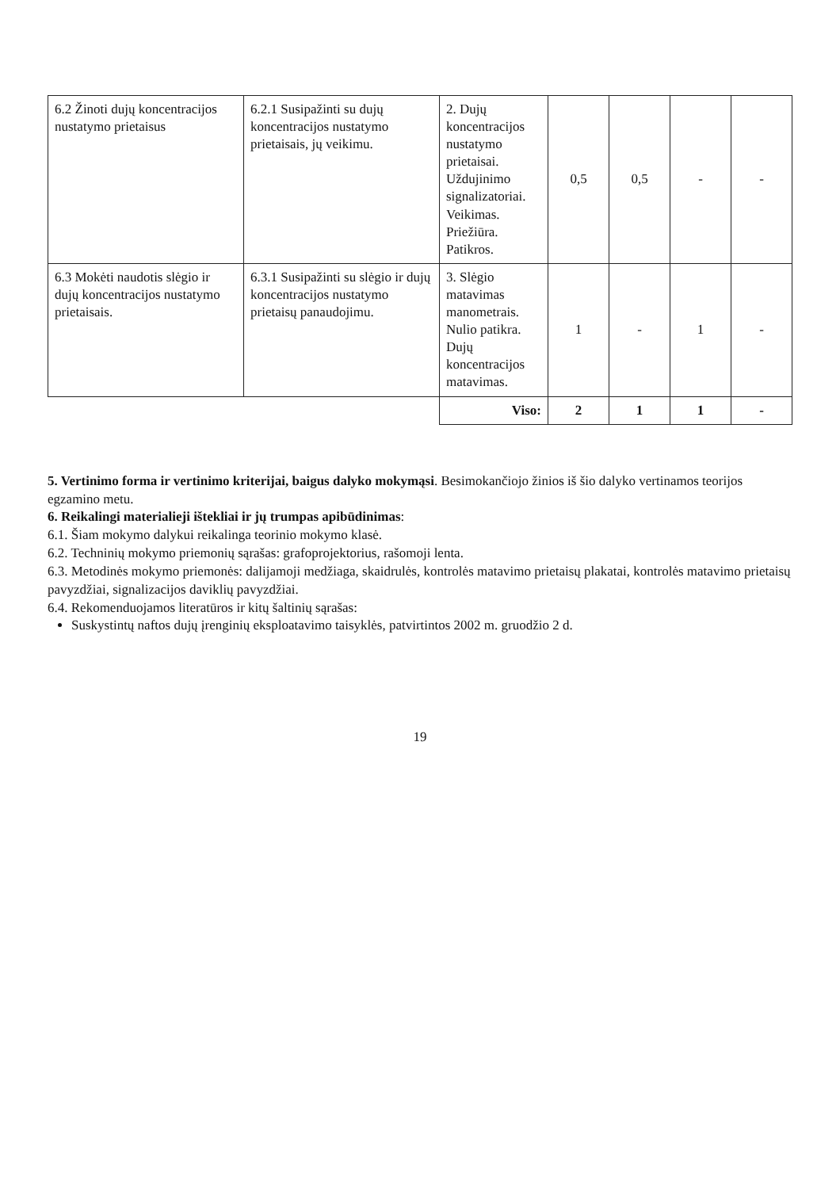| 6.2 Žinoti dujų koncentracijos nustatymo prietaisus | 6.2.1 Susipažinti su dujų koncentracijos nustatymo prietaisais, jų veikimu. | 2. Dujų koncentracijos nustatymo prietaisai. Uždujinimo signalizatoriai. Veikimas. Priežiūra. Patikros. | 0,5 | 0,5 | - | - |
| 6.3 Mokėti naudotis slėgio ir dujų koncentracijos nustatymo prietaisais. | 6.3.1 Susipažinti su slėgio ir dujų koncentracijos nustatymo prietaisų panaudojimu. | 3. Slėgio matavimas manometrais. Nulio patikra. Dujų koncentracijos matavimas. | 1 | - | 1 | - |
| | | Viso: | 2 | 1 | 1 | - |
5. Vertinimo forma ir vertinimo kriterijai, baigus dalyko mokymąsi. Besimokančiojo žinios iš šio dalyko vertinamos teorijos egzamino metu.
6. Reikalingi materialieji ištekliai ir jų trumpas apibūdinimas:
6.1. Šiam mokymo dalykui reikalinga teorinio mokymo klasė.
6.2. Techninių mokymo priemonių sąrašas: grafoprojektorius, rašomoji lenta.
6.3. Metodinės mokymo priemonės: dalijamoji medžiaga, skaidrulės, kontrolės matavimo prietaisų plakatai, kontrolės matavimo prietaisų pavyzdžiai, signalizacijos daviklių pavyzdžiai.
6.4. Rekomenduojamos literatūros ir kitų šaltinių sąrašas:
Suskystintų naftos dujų įrenginių eksploatavimo taisyklės, patvirtintos 2002 m. gruodžio 2 d.
19